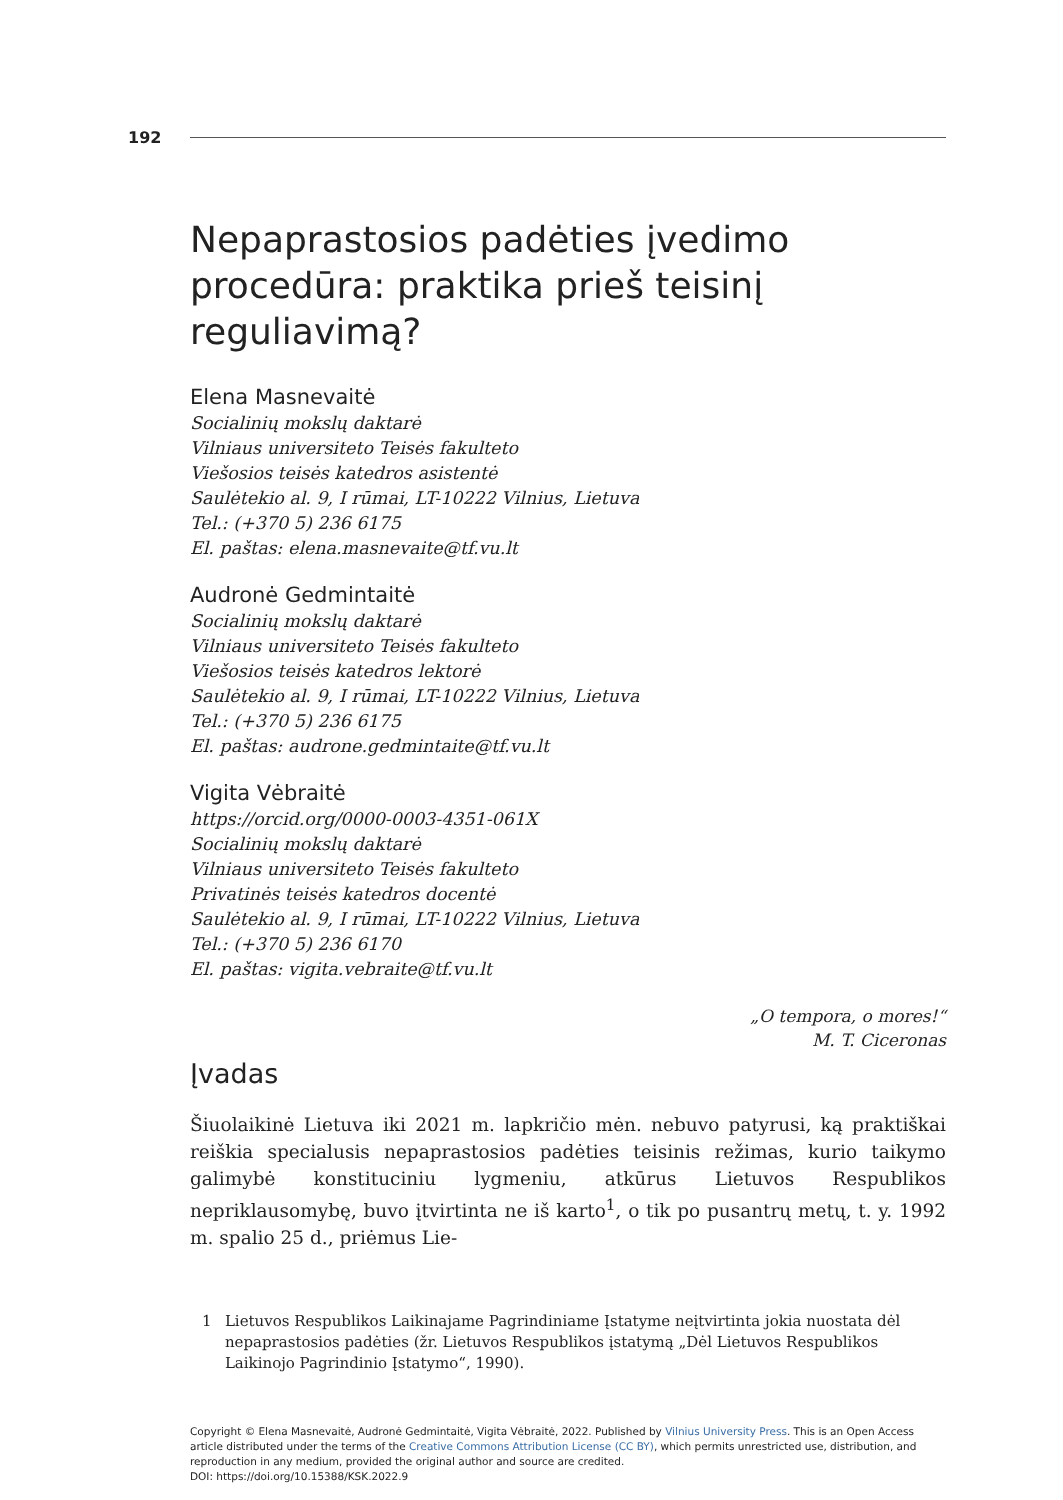192
Nepaprastosios padėties įvedimo procedūra: praktika prieš teisinį reguliavimą?
Elena Masnevaitė
Socialinių mokslų daktarė
Vilniaus universiteto Teisės fakulteto
Viešosios teisės katedros asistentė
Saulėtekio al. 9, I rūmai, LT-10222 Vilnius, Lietuva
Tel.: (+370 5) 236 6175
El. paštas: elena.masnevaite@tf.vu.lt
Audronė Gedmintaitė
Socialinių mokslų daktarė
Vilniaus universiteto Teisės fakulteto
Viešosios teisės katedros lektorė
Saulėtekio al. 9, I rūmai, LT-10222 Vilnius, Lietuva
Tel.: (+370 5) 236 6175
El. paštas: audrone.gedmintaite@tf.vu.lt
Vigita Vėbraitė
https://orcid.org/0000-0003-4351-061X
Socialinių mokslų daktarė
Vilniaus universiteto Teisės fakulteto
Privatinės teisės katedros docentė
Saulėtekio al. 9, I rūmai, LT-10222 Vilnius, Lietuva
Tel.: (+370 5) 236 6170
El. paštas: vigita.vebraite@tf.vu.lt
„O tempora, o mores!“
M. T. Ciceronas
Įvadas
Šiuolaikinė Lietuva iki 2021 m. lapkričio mėn. nebuvo patyrusi, ką praktiškai reiškia specialusis nepaprastosios padėties teisinis režimas, kurio taikymo galimybė konstituciniu lygmeniu, atkūrus Lietuvos Respublikos nepriklausomybę, buvo įtvirtinta ne iš karto<sup>1</sup>, o tik po pusantrų metų, t. y. 1992 m. spalio 25 d., priėmus Lie-
1 Lietuvos Respublikos Laikinajame Pagrindiniame Įstatyme neįtvirtinta jokia nuostata dėl nepaprastosios padėties (žr. Lietuvos Respublikos įstatymą „Dėl Lietuvos Respublikos Laikinojo Pagrindinio Įstatymo“, 1990).
Copyright © Elena Masnevaitė, Audronė Gedmintaitė, Vigita Vėbraitė, 2022. Published by Vilnius University Press. This is an Open Access article distributed under the terms of the Creative Commons Attribution License (CC BY), which permits unrestricted use, distribution, and reproduction in any medium, provided the original author and source are credited.
DOI: https://doi.org/10.15388/KSK.2022.9